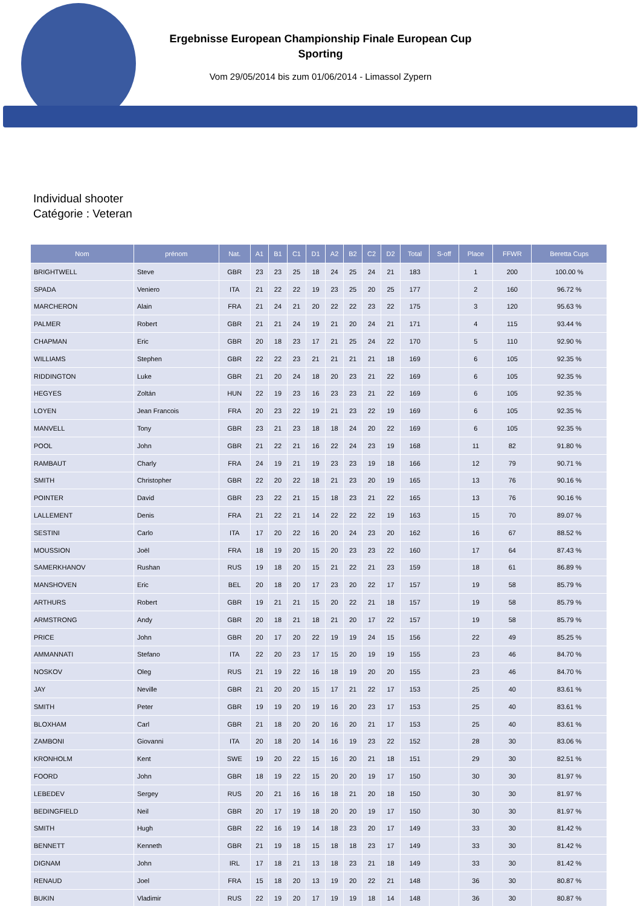Ergebnisse European Championship Finale European Cup
Sporting
Vom 29/05/2014 bis zum 01/06/2014 - Limassol Zypern
Individual shooter
Catégorie : Veteran
| Nom | prénom | Nat. | A1 | B1 | C1 | D1 | A2 | B2 | C2 | D2 | Total | S-off | Place | FFWR | Beretta Cups |
| --- | --- | --- | --- | --- | --- | --- | --- | --- | --- | --- | --- | --- | --- | --- | --- |
| BRIGHTWELL | Steve | GBR | 23 | 23 | 25 | 18 | 24 | 25 | 24 | 21 | 183 | | 1 | 200 | 100.00 % |
| SPADA | Veniero | ITA | 21 | 22 | 22 | 19 | 23 | 25 | 20 | 25 | 177 | | 2 | 160 | 96.72 % |
| MARCHERON | Alain | FRA | 21 | 24 | 21 | 20 | 22 | 22 | 23 | 22 | 175 | | 3 | 120 | 95.63 % |
| PALMER | Robert | GBR | 21 | 21 | 24 | 19 | 21 | 20 | 24 | 21 | 171 | | 4 | 115 | 93.44 % |
| CHAPMAN | Eric | GBR | 20 | 18 | 23 | 17 | 21 | 25 | 24 | 22 | 170 | | 5 | 110 | 92.90 % |
| WILLIAMS | Stephen | GBR | 22 | 22 | 23 | 21 | 21 | 21 | 21 | 18 | 169 | | 6 | 105 | 92.35 % |
| RIDDINGTON | Luke | GBR | 21 | 20 | 24 | 18 | 20 | 23 | 21 | 22 | 169 | | 6 | 105 | 92.35 % |
| HEGYES | Zoltán | HUN | 22 | 19 | 23 | 16 | 23 | 23 | 21 | 22 | 169 | | 6 | 105 | 92.35 % |
| LOYEN | Jean Francois | FRA | 20 | 23 | 22 | 19 | 21 | 23 | 22 | 19 | 169 | | 6 | 105 | 92.35 % |
| MANVELL | Tony | GBR | 23 | 21 | 23 | 18 | 18 | 24 | 20 | 22 | 169 | | 6 | 105 | 92.35 % |
| POOL | John | GBR | 21 | 22 | 21 | 16 | 22 | 24 | 23 | 19 | 168 | | 11 | 82 | 91.80 % |
| RAMBAUT | Charly | FRA | 24 | 19 | 21 | 19 | 23 | 23 | 19 | 18 | 166 | | 12 | 79 | 90.71 % |
| SMITH | Christopher | GBR | 22 | 20 | 22 | 18 | 21 | 23 | 20 | 19 | 165 | | 13 | 76 | 90.16 % |
| POINTER | David | GBR | 23 | 22 | 21 | 15 | 18 | 23 | 21 | 22 | 165 | | 13 | 76 | 90.16 % |
| LALLEMENT | Denis | FRA | 21 | 22 | 21 | 14 | 22 | 22 | 22 | 19 | 163 | | 15 | 70 | 89.07 % |
| SESTINI | Carlo | ITA | 17 | 20 | 22 | 16 | 20 | 24 | 23 | 20 | 162 | | 16 | 67 | 88.52 % |
| MOUSSION | Joël | FRA | 18 | 19 | 20 | 15 | 20 | 23 | 23 | 22 | 160 | | 17 | 64 | 87.43 % |
| SAMERKHANOV | Rushan | RUS | 19 | 18 | 20 | 15 | 21 | 22 | 21 | 23 | 159 | | 18 | 61 | 86.89 % |
| MANSHOVEN | Eric | BEL | 20 | 18 | 20 | 17 | 23 | 20 | 22 | 17 | 157 | | 19 | 58 | 85.79 % |
| ARTHURS | Robert | GBR | 19 | 21 | 21 | 15 | 20 | 22 | 21 | 18 | 157 | | 19 | 58 | 85.79 % |
| ARMSTRONG | Andy | GBR | 20 | 18 | 21 | 18 | 21 | 20 | 17 | 22 | 157 | | 19 | 58 | 85.79 % |
| PRICE | John | GBR | 20 | 17 | 20 | 22 | 19 | 19 | 24 | 15 | 156 | | 22 | 49 | 85.25 % |
| AMMANNATI | Stefano | ITA | 22 | 20 | 23 | 17 | 15 | 20 | 19 | 19 | 155 | | 23 | 46 | 84.70 % |
| NOSKOV | Oleg | RUS | 21 | 19 | 22 | 16 | 18 | 19 | 20 | 20 | 155 | | 23 | 46 | 84.70 % |
| JAY | Neville | GBR | 21 | 20 | 20 | 15 | 17 | 21 | 22 | 17 | 153 | | 25 | 40 | 83.61 % |
| SMITH | Peter | GBR | 19 | 19 | 20 | 19 | 16 | 20 | 23 | 17 | 153 | | 25 | 40 | 83.61 % |
| BLOXHAM | Carl | GBR | 21 | 18 | 20 | 20 | 16 | 20 | 21 | 17 | 153 | | 25 | 40 | 83.61 % |
| ZAMBONI | Giovanni | ITA | 20 | 18 | 20 | 14 | 16 | 19 | 23 | 22 | 152 | | 28 | 30 | 83.06 % |
| KRONHOLM | Kent | SWE | 19 | 20 | 22 | 15 | 16 | 20 | 21 | 18 | 151 | | 29 | 30 | 82.51 % |
| FOORD | John | GBR | 18 | 19 | 22 | 15 | 20 | 20 | 19 | 17 | 150 | | 30 | 30 | 81.97 % |
| LEBEDEV | Sergey | RUS | 20 | 21 | 16 | 16 | 18 | 21 | 20 | 18 | 150 | | 30 | 30 | 81.97 % |
| BEDINGFIELD | Neil | GBR | 20 | 17 | 19 | 18 | 20 | 20 | 19 | 17 | 150 | | 30 | 30 | 81.97 % |
| SMITH | Hugh | GBR | 22 | 16 | 19 | 14 | 18 | 23 | 20 | 17 | 149 | | 33 | 30 | 81.42 % |
| BENNETT | Kenneth | GBR | 21 | 19 | 18 | 15 | 18 | 18 | 23 | 17 | 149 | | 33 | 30 | 81.42 % |
| DIGNAM | John | IRL | 17 | 18 | 21 | 13 | 18 | 23 | 21 | 18 | 149 | | 33 | 30 | 81.42 % |
| RENAUD | Joel | FRA | 15 | 18 | 20 | 13 | 19 | 20 | 22 | 21 | 148 | | 36 | 30 | 80.87 % |
| BUKIN | Vladimir | RUS | 22 | 19 | 20 | 17 | 19 | 19 | 18 | 14 | 148 | | 36 | 30 | 80.87 % |